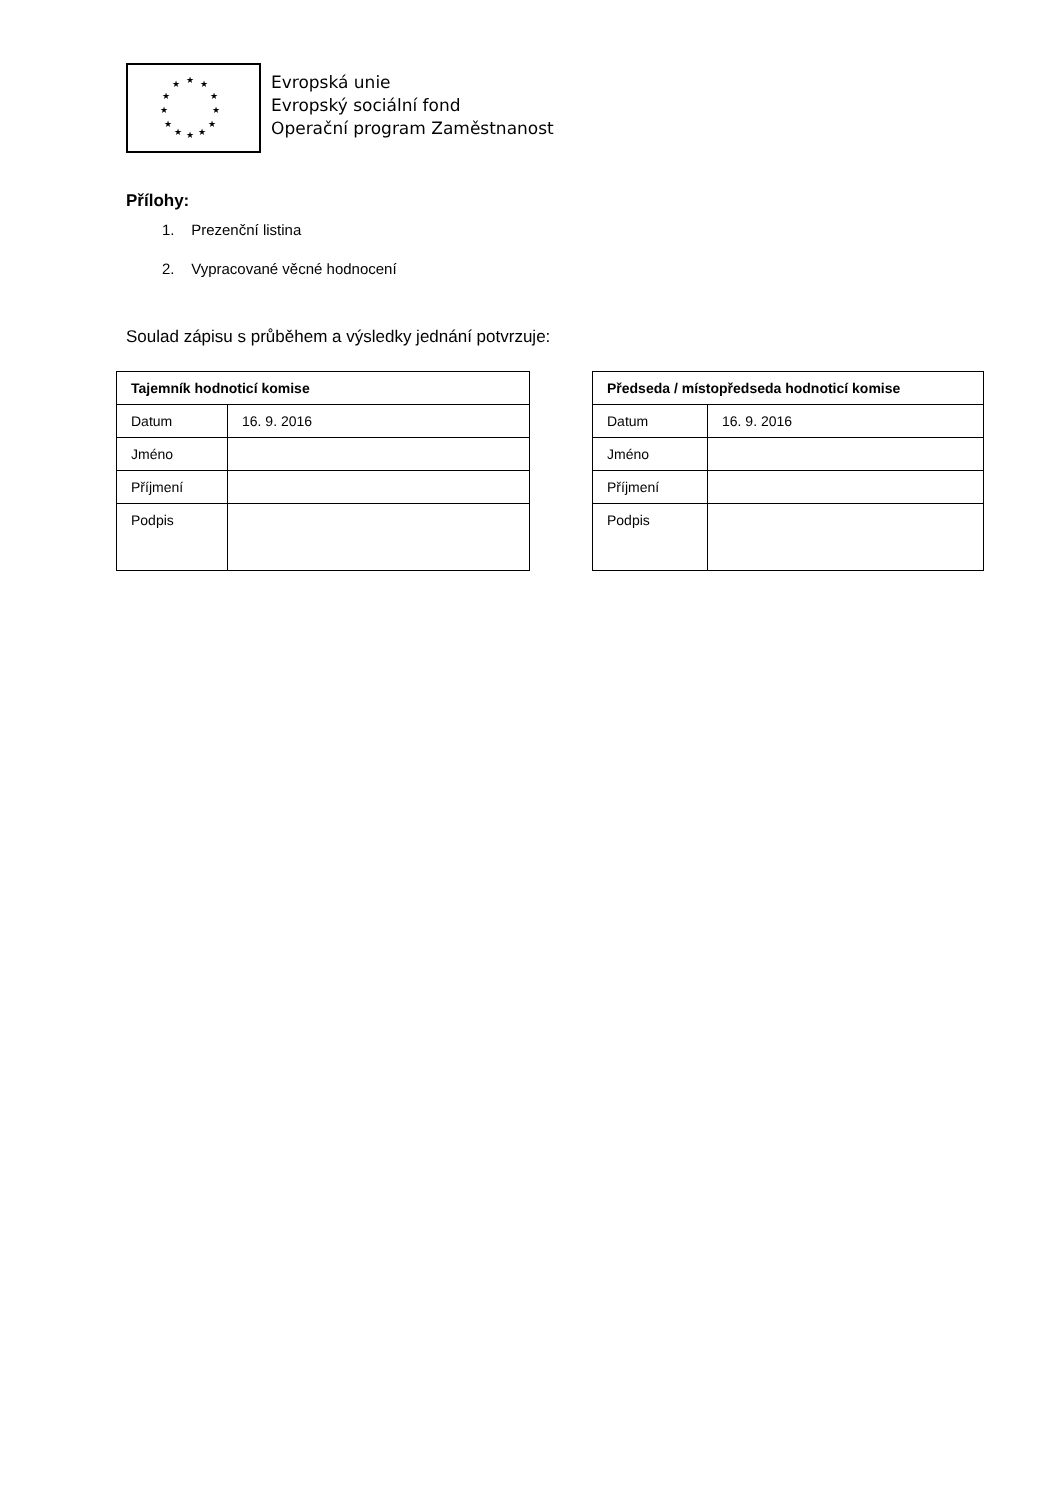★ ★ ★
★ ★
★ ★
★ ★
★ ★ ★
Evropská unie
Evropský sociální fond
Operační program Zaměstnanost
Přílohy:
1. Prezenční listina
2. Vypracované věcné hodnocení
Soulad zápisu s průběhem a výsledky jednání potvrzuje:
| Tajemník hodnoticí komise | |
| --- | --- |
| Datum | 16. 9. 2016 |
| Jméno | |
| Příjmení | |
| Podpis | |
| Předseda / místopředseda hodnoticí komise | |
| --- | --- |
| Datum | 16. 9. 2016 |
| Jméno | |
| Příjmení | |
| Podpis | |